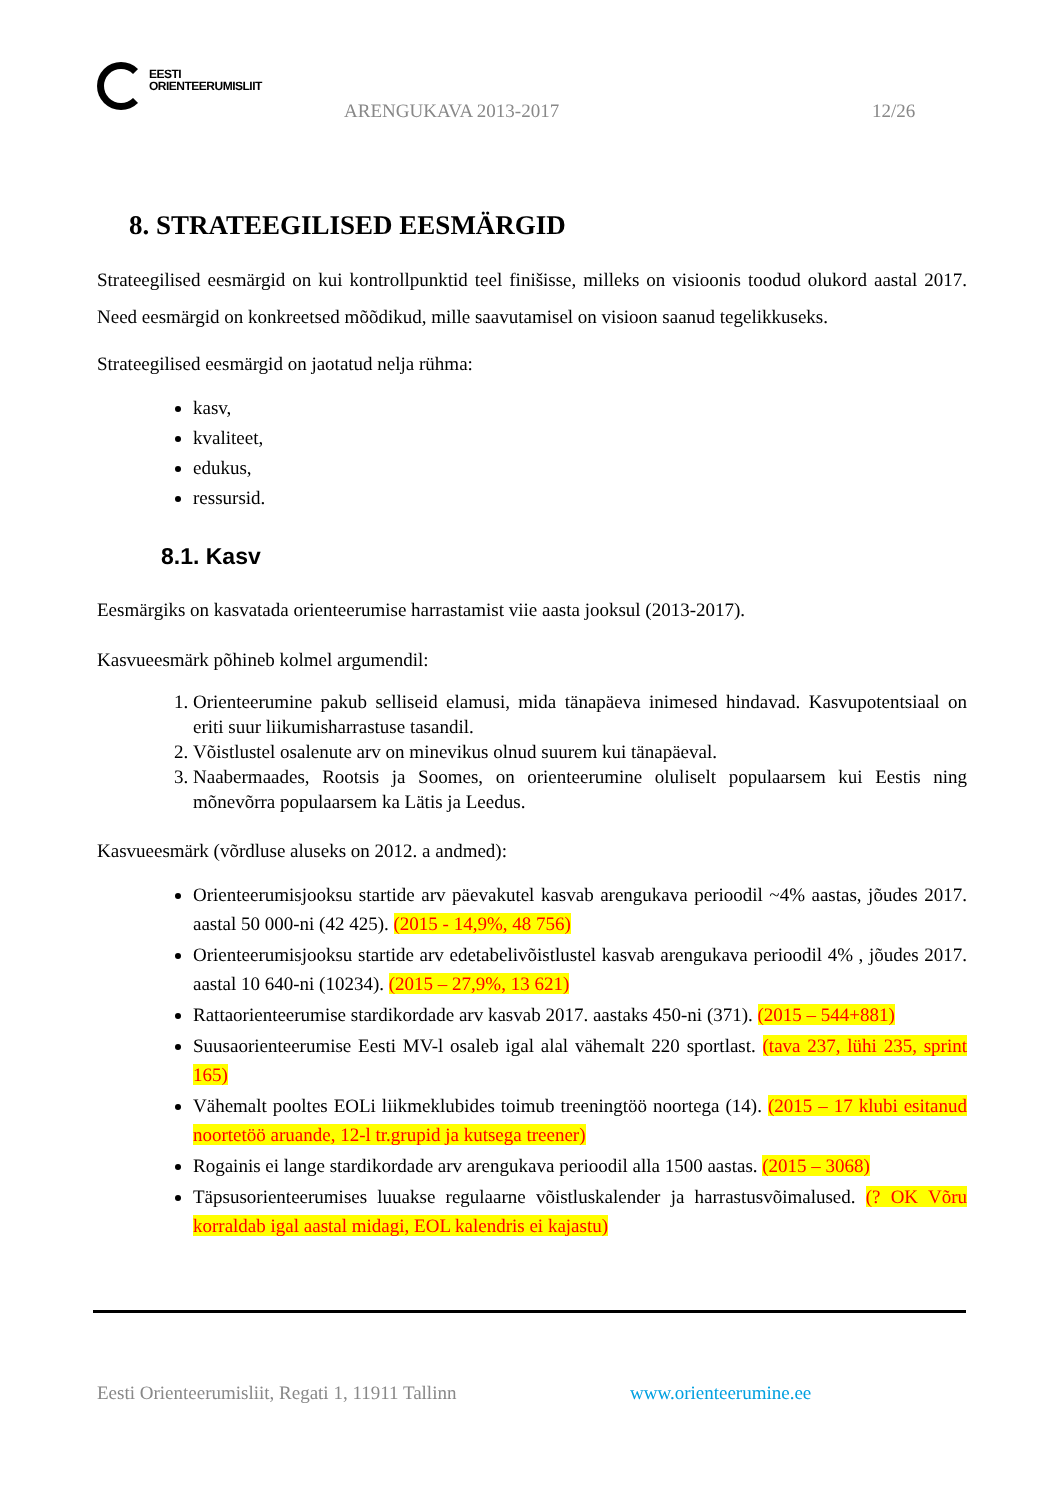EESTI
ORIENTEERUMISLIIT
ARENGUKAVA 2013-2017 12/26
8. STRATEEGILISED EESMÄRGID
Strateegilised eesmärgid on kui kontrollpunktid teel finišisse, milleks on visioonis toodud olukord aastal 2017. Need eesmärgid on konkreetsed mõõdikud, mille saavutamisel on visioon saanud tegelikkuseks.
Strateegilised eesmärgid on jaotatud nelja rühma:
kasv,
kvaliteet,
edukus,
ressursid.
8.1. Kasv
Eesmärgiks on kasvatada orienteerumise harrastamist viie aasta jooksul (2013-2017).
Kasvueesmärk põhineb kolmel argumendil:
1. Orienteerumine pakub selliseid elamusi, mida tänapäeva inimesed hindavad. Kasvupotentsiaal on eriti suur liikumisharrastuse tasandil.
2. Võistlustel osalenute arv on minevikus olnud suurem kui tänapäeval.
3. Naabermaades, Rootsis ja Soomes, on orienteerumine oluliselt populaarsem kui Eestis ning mõnevõrra populaarsem ka Lätis ja Leedus.
Kasvueesmärk (võrdluse aluseks on 2012. a andmed):
Orienteerumisjooksu startide arv päevakutel kasvab arengukava perioodil ~4% aastas, jõudes 2017. aastal 50 000-ni (42 425). (2015 - 14,9%, 48 756)
Orienteerumisjooksu startide arv edetabelivõistlustel kasvab arengukava perioodil 4% , jõudes 2017. aastal 10 640-ni (10234). (2015 – 27,9%, 13 621)
Rattaorienteerumise stardikordade arv kasvab 2017. aastaks 450-ni (371). (2015 – 544+881)
Suusaorienteerumise Eesti MV-l osaleb igal alal vähemalt 220 sportlast. (tava 237, lühi 235, sprint 165)
Vähemalt pooltes EOLi liikmeklubides toimub treeningtöö noortega (14). (2015 – 17 klubi esitanud noortetöö aruande, 12-l tr.grupid ja kutsega treener)
Rogainis ei lange stardikordade arv arengukava perioodil alla 1500 aastas. (2015 – 3068)
Täpsusorienteerumises luuakse regulaarne võistluskalender ja harrastusvõimalused. (? OK Võru korraldab igal aastal midagi, EOL kalendris ei kajastu)
Eesti Orienteerumisliit, Regati 1, 11911 Tallinn
www.orienteerumine.ee